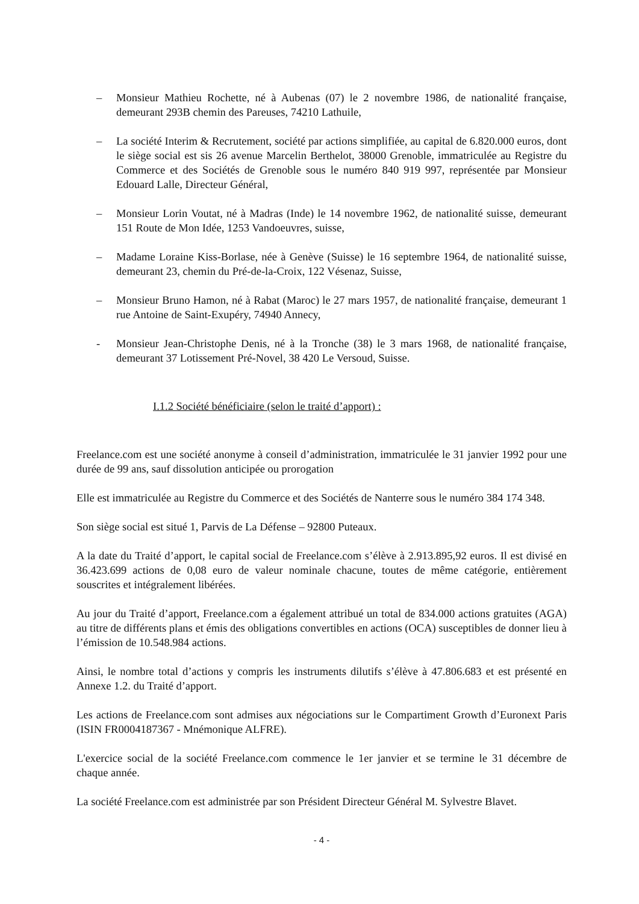– Monsieur Mathieu Rochette, né à Aubenas (07) le 2 novembre 1986, de nationalité française, demeurant 293B chemin des Pareuses, 74210 Lathuile,
– La société Interim & Recrutement, société par actions simplifiée, au capital de 6.820.000 euros, dont le siège social est sis 26 avenue Marcelin Berthelot, 38000 Grenoble, immatriculée au Registre du Commerce et des Sociétés de Grenoble sous le numéro 840 919 997, représentée par Monsieur Edouard Lalle, Directeur Général,
– Monsieur Lorin Voutat, né à Madras (Inde) le 14 novembre 1962, de nationalité suisse, demeurant 151 Route de Mon Idée, 1253 Vandoeuvres, suisse,
– Madame Loraine Kiss-Borlase, née à Genève (Suisse) le 16 septembre 1964, de nationalité suisse, demeurant 23, chemin du Pré-de-la-Croix, 122 Vésenaz, Suisse,
– Monsieur Bruno Hamon, né à Rabat (Maroc) le 27 mars 1957, de nationalité française, demeurant 1 rue Antoine de Saint-Exupéry, 74940 Annecy,
- Monsieur Jean-Christophe Denis, né à la Tronche (38) le 3 mars 1968, de nationalité française, demeurant 37 Lotissement Pré-Novel, 38 420 Le Versoud, Suisse.
I.1.2 Société bénéficiaire (selon le traité d’apport) :
Freelance.com est une société anonyme à conseil d’administration, immatriculée le 31 janvier 1992 pour une durée de 99 ans, sauf dissolution anticipée ou prorogation
Elle est immatriculée au Registre du Commerce et des Sociétés de Nanterre sous le numéro 384 174 348.
Son siège social est situé 1, Parvis de La Défense – 92800 Puteaux.
A la date du Traité d’apport, le capital social de Freelance.com s’élève à 2.913.895,92 euros. Il est divisé en 36.423.699 actions de 0,08 euro de valeur nominale chacune, toutes de même catégorie, entièrement souscrites et intégralement libérées.
Au jour du Traité d’apport, Freelance.com a également attribué un total de 834.000 actions gratuites (AGA) au titre de différents plans et émis des obligations convertibles en actions (OCA) susceptibles de donner lieu à l’émission de 10.548.984 actions.
Ainsi, le nombre total d’actions y compris les instruments dilutifs s’élève à 47.806.683 et est présenté en Annexe 1.2. du Traité d’apport.
Les actions de Freelance.com sont admises aux négociations sur le Compartiment Growth d’Euronext Paris (ISIN FR0004187367 - Mnémonique ALFRE).
L'exercice social de la société Freelance.com commence le 1er janvier et se termine le 31 décembre de chaque année.
La société Freelance.com est administrée par son Président Directeur Général M. Sylvestre Blavet.
- 4 -